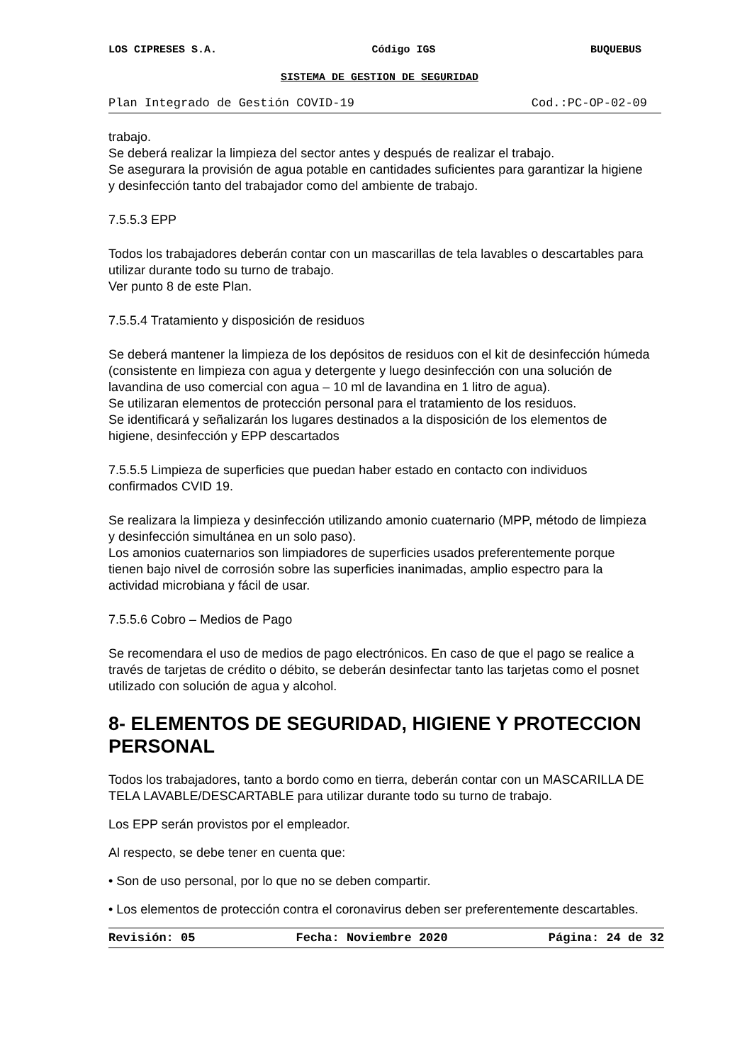LOS CIPRESES S.A. Código IGS BUQUEBUS
SISTEMA DE GESTION DE SEGURIDAD
Plan Integrado de Gestión COVID-19 Cod.:PC-OP-02-09
trabajo.
Se deberá realizar la limpieza del sector antes y después de realizar el trabajo.
Se asegurara la provisión de agua potable en cantidades suficientes para garantizar la higiene y desinfección tanto del trabajador como del ambiente de trabajo.
7.5.5.3 EPP
Todos los trabajadores deberán contar con un mascarillas de tela lavables o descartables para utilizar durante todo su turno de trabajo.
Ver punto 8 de este Plan.
7.5.5.4 Tratamiento y disposición de residuos
Se deberá mantener la limpieza de los depósitos de residuos con el kit de desinfección húmeda (consistente en limpieza con agua y detergente y luego desinfección con una solución de lavandina de uso comercial con agua – 10 ml de lavandina en 1 litro de agua).
Se utilizaran elementos de protección personal para el tratamiento de los residuos.
Se identificará y señalizarán los lugares destinados a la disposición de los elementos de higiene, desinfección y EPP descartados
7.5.5.5 Limpieza de superficies que puedan haber estado en contacto con individuos confirmados CVID 19.
Se realizara la limpieza y desinfección utilizando amonio cuaternario (MPP, método de limpieza y desinfección simultánea en un solo paso).
Los amonios cuaternarios son limpiadores de superficies usados preferentemente porque tienen bajo nivel de corrosión sobre las superficies inanimadas, amplio espectro para la actividad microbiana y fácil de usar.
7.5.5.6 Cobro – Medios de Pago
Se recomendara el uso de medios de pago electrónicos. En caso de que el pago se realice a través de tarjetas de crédito o débito, se deberán desinfectar tanto las tarjetas como el posnet utilizado con solución de agua y alcohol.
8- ELEMENTOS DE SEGURIDAD, HIGIENE Y PROTECCION PERSONAL
Todos los trabajadores, tanto a bordo como en tierra, deberán contar con un MASCARILLA DE TELA LAVABLE/DESCARTABLE para utilizar durante todo su turno de trabajo.
Los EPP serán provistos por el empleador.
Al respecto, se debe tener en cuenta que:
• Son de uso personal, por lo que no se deben compartir.
• Los elementos de protección contra el coronavirus deben ser preferentemente descartables.
Revisión: 05 Fecha: Noviembre 2020 Página: 24 de 32